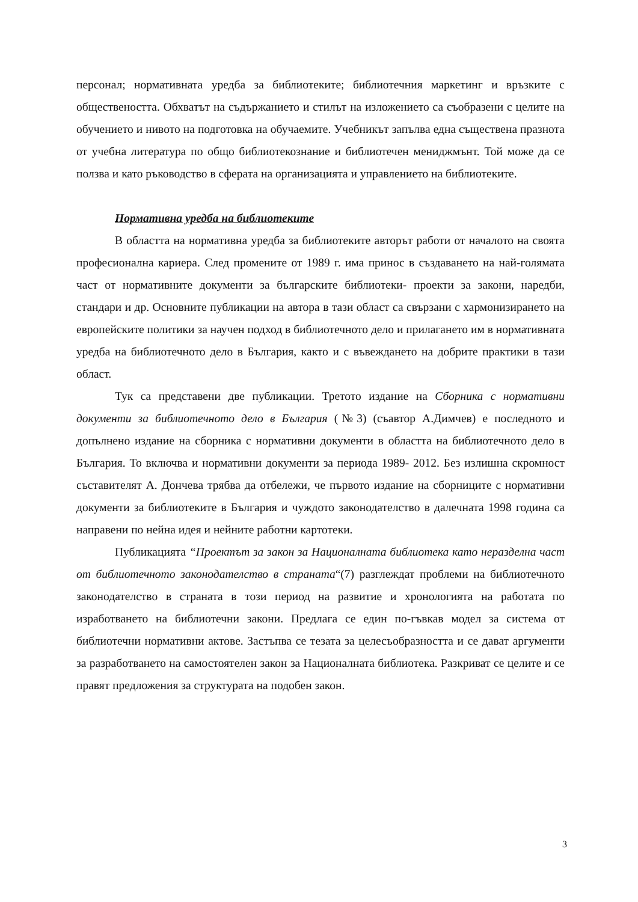персонал; нормативната уредба за библиотеките; библиотечния маркетинг и връзките с обществеността. Обхватът на съдържанието и стилът на изложението са съобразени с целите на обучението и нивото на подготовка на обучаемите. Учебникът запълва една съществена празнота от учебна литература по общо библиотекознание и библиотечен мениджмънт. Той може да се ползва и като ръководство в сферата на организацията и управлението на библиотеките.
Нормативна уредба на библиотеките
В областта на нормативна уредба за библиотеките авторът работи от началото на своята професионална кариера. След промените от 1989 г. има принос в създаването на най-голямата част от нормативните документи за българските библиотеки- проекти за закони, наредби, стандари и др. Основните публикации на автора в тази област са свързани с хармонизирането на европейските политики за научен подход в библиотечното дело и прилагането им в нормативната уредба на библиотечното дело в България, както и с въвеждането на добрите практики в тази област.
Тук са представени две публикации. Третото издание на Сборника с нормативни документи за библиотечното дело в България (№3) (съавтор А.Димчев) е последното и допълнено издание на сборника с нормативни документи в областта на библиотечното дело в България. То включва и нормативни документи за периода 1989- 2012. Без излишна скромност съставителят А. Дончева трябва да отбележи, че първото издание на сборниците с нормативни документи за библиотеките в България и чуждото законодателство в далечната 1998 година са направени по нейна идея и нейните работни картотеки.
Публикацията “Проектът за закон за Националната библиотека като неразделна част от библиотечното законодателство в страната“(7) разглеждат проблеми на библиотечното законодателство в страната в този период на развитие и хронологията на работата по изработването на библиотечни закони. Предлага се един по-гъвкав модел за система от библиотечни нормативни актове. Застъпва се тезата за целесъобразността и се дават аргументи за разработването на самостоятелен закон за Националната библиотека. Разкриват се целите и се правят предложения за структурата на подобен закон.
3